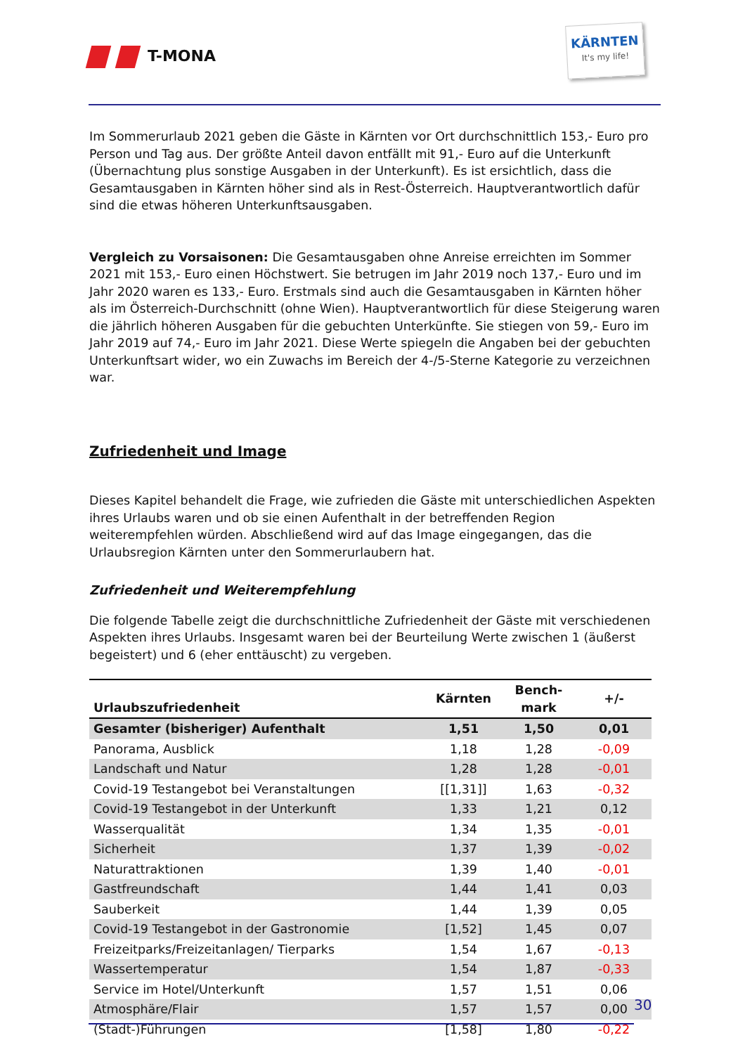T-MONA
KÄRNTEN
It's my life!
Im Sommerurlaub 2021 geben die Gäste in Kärnten vor Ort durchschnittlich 153,- Euro pro Person und Tag aus. Der größte Anteil davon entfällt mit 91,- Euro auf die Unterkunft (Übernachtung plus sonstige Ausgaben in der Unterkunft). Es ist ersichtlich, dass die Gesamtausgaben in Kärnten höher sind als in Rest-Österreich. Hauptverantwortlich dafür sind die etwas höheren Unterkunftsausgaben.
Vergleich zu Vorsaisonen: Die Gesamtausgaben ohne Anreise erreichten im Sommer 2021 mit 153,- Euro einen Höchstwert. Sie betrugen im Jahr 2019 noch 137,- Euro und im Jahr 2020 waren es 133,- Euro. Erstmals sind auch die Gesamtausgaben in Kärnten höher als im Österreich-Durchschnitt (ohne Wien). Hauptverantwortlich für diese Steigerung waren die jährlich höheren Ausgaben für die gebuchten Unterkünfte. Sie stiegen von 59,- Euro im Jahr 2019 auf 74,- Euro im Jahr 2021. Diese Werte spiegeln die Angaben bei der gebuchten Unterkunftsart wider, wo ein Zuwachs im Bereich der 4-/5-Sterne Kategorie zu verzeichnen war.
Zufriedenheit und Image
Dieses Kapitel behandelt die Frage, wie zufrieden die Gäste mit unterschiedlichen Aspekten ihres Urlaubs waren und ob sie einen Aufenthalt in der betreffenden Region weiterempfehlen würden. Abschließend wird auf das Image eingegangen, das die Urlaubsregion Kärnten unter den Sommerurlaubern hat.
Zufriedenheit und Weiterempfehlung
Die folgende Tabelle zeigt die durchschnittliche Zufriedenheit der Gäste mit verschiedenen Aspekten ihres Urlaubs. Insgesamt waren bei der Beurteilung Werte zwischen 1 (äußerst begeistert) und 6 (eher enttäuscht) zu vergeben.
| Urlaubszufriedenheit | Kärnten | Bench- mark | +/- |
| --- | --- | --- | --- |
| Gesamter (bisheriger) Aufenthalt | 1,51 | 1,50 | 0,01 |
| Panorama, Ausblick | 1,18 | 1,28 | -0,09 |
| Landschaft und Natur | 1,28 | 1,28 | -0,01 |
| Covid-19 Testangebot bei Veranstaltungen | [[1,31]] | 1,63 | -0,32 |
| Covid-19 Testangebot in der Unterkunft | 1,33 | 1,21 | 0,12 |
| Wasserqualität | 1,34 | 1,35 | -0,01 |
| Sicherheit | 1,37 | 1,39 | -0,02 |
| Naturattraktionen | 1,39 | 1,40 | -0,01 |
| Gastfreundschaft | 1,44 | 1,41 | 0,03 |
| Sauberkeit | 1,44 | 1,39 | 0,05 |
| Covid-19 Testangebot in der Gastronomie | [1,52] | 1,45 | 0,07 |
| Freizeitparks/Freizeitanlagen/ Tierparks | 1,54 | 1,67 | -0,13 |
| Wassertemperatur | 1,54 | 1,87 | -0,33 |
| Service im Hotel/Unterkunft | 1,57 | 1,51 | 0,06 |
| Atmosphäre/Flair | 1,57 | 1,57 | 0,00 |
| (Stadt-)Führungen | [1,58] | 1,80 | -0,22 |
30